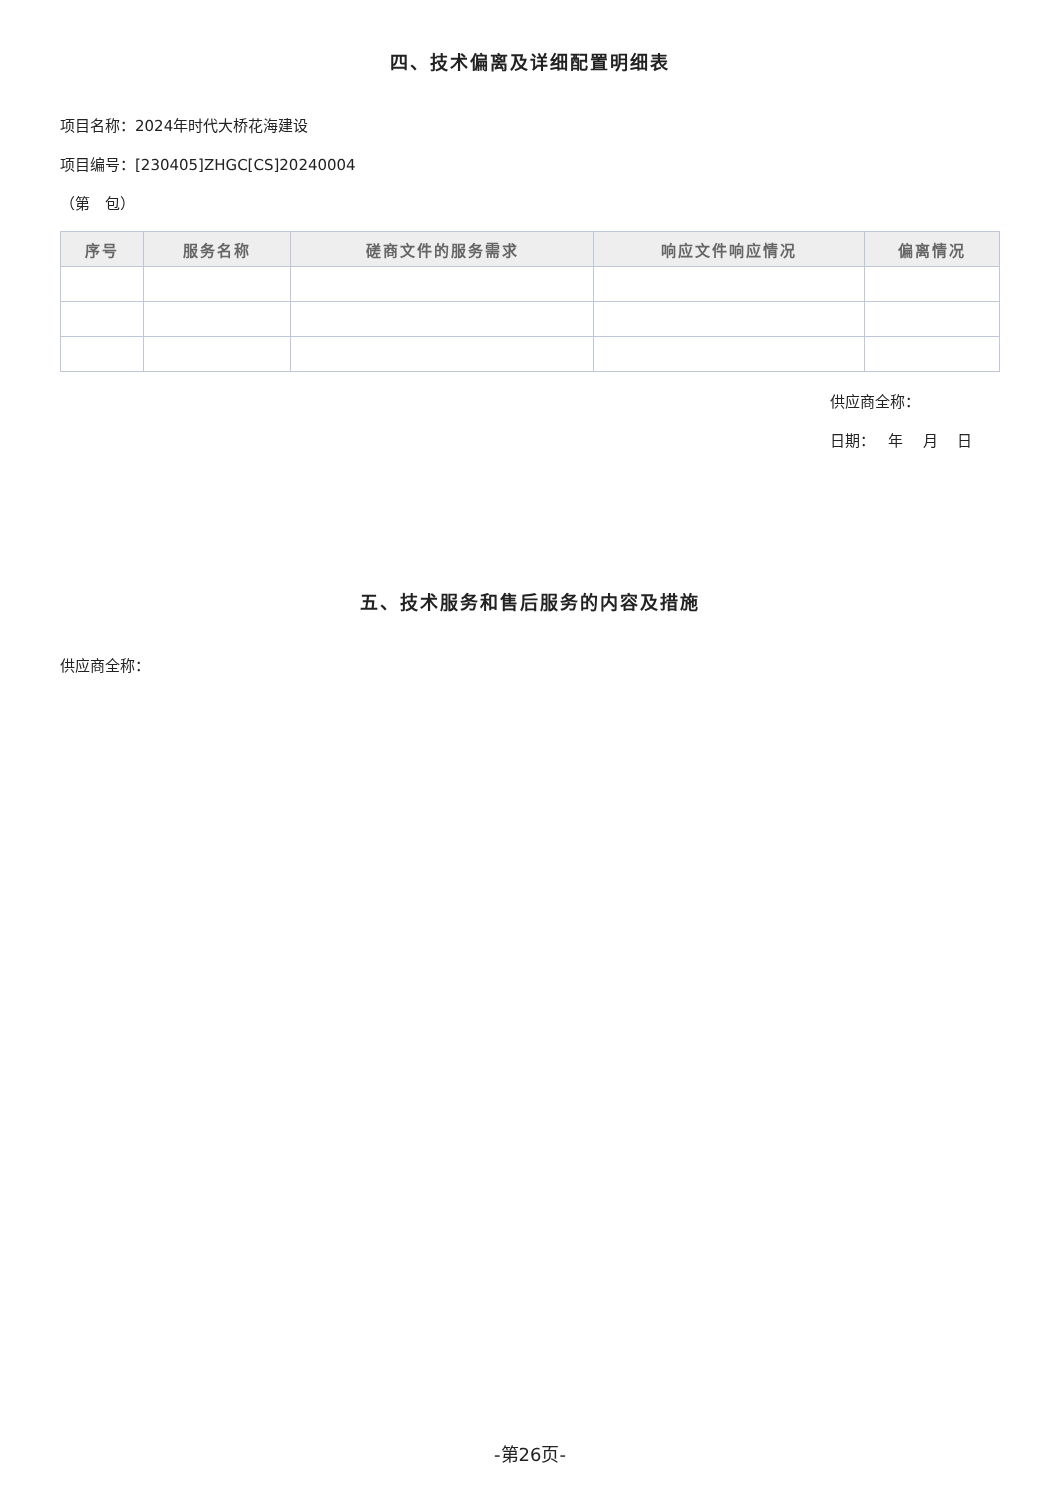四、技术偏离及详细配置明细表
项目名称：2024年时代大桥花海建设
项目编号：[230405]ZHGC[CS]20240004
（第　包）
| 序号 | 服务名称 | 磋商文件的服务需求 | 响应文件响应情况 | 偏离情况 |
| --- | --- | --- | --- | --- |
供应商全称：
日期：　 年　 月　 日
五、技术服务和售后服务的内容及措施
供应商全称：
-第26页-